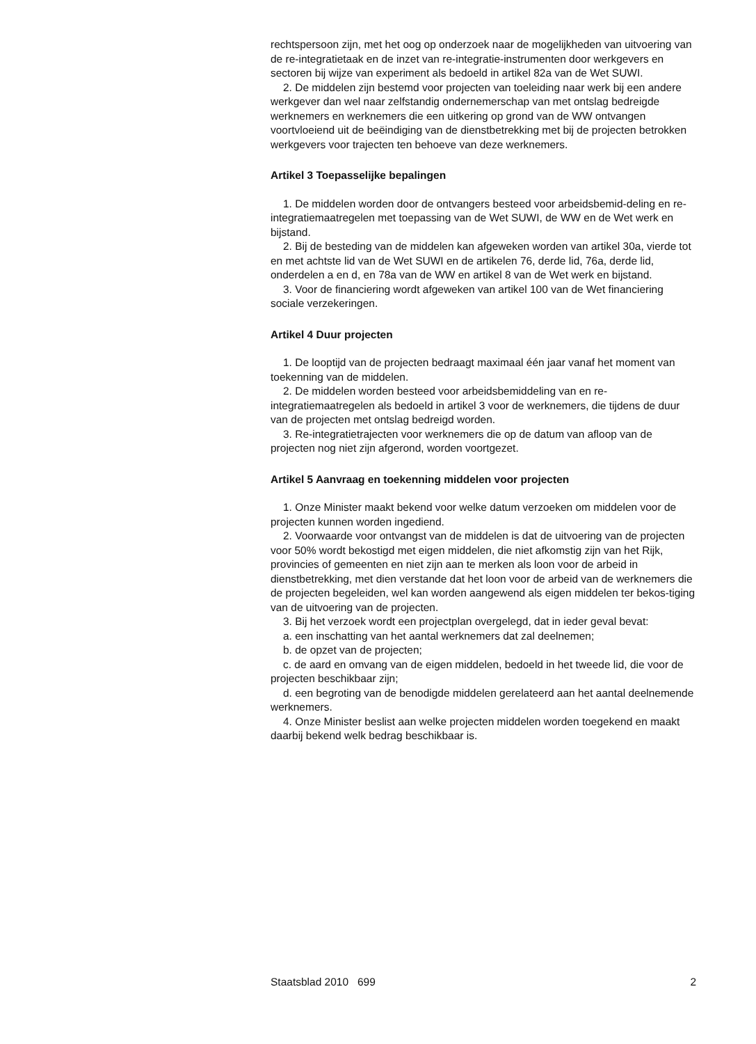rechtspersoon zijn, met het oog op onderzoek naar de mogelijkheden van uitvoering van de re-integratietaak en de inzet van re-integratie-instrumenten door werkgevers en sectoren bij wijze van experiment als bedoeld in artikel 82a van de Wet SUWI.
2. De middelen zijn bestemd voor projecten van toeleiding naar werk bij een andere werkgever dan wel naar zelfstandig ondernemerschap van met ontslag bedreigde werknemers en werknemers die een uitkering op grond van de WW ontvangen voortvloeiend uit de beëindiging van de dienstbetrekking met bij de projecten betrokken werkgevers voor trajecten ten behoeve van deze werknemers.
Artikel 3 Toepasselijke bepalingen
1. De middelen worden door de ontvangers besteed voor arbeidsbemid-deling en re-integratiemaatregelen met toepassing van de Wet SUWI, de WW en de Wet werk en bijstand.
2. Bij de besteding van de middelen kan afgeweken worden van artikel 30a, vierde tot en met achtste lid van de Wet SUWI en de artikelen 76, derde lid, 76a, derde lid, onderdelen a en d, en 78a van de WW en artikel 8 van de Wet werk en bijstand.
3. Voor de financiering wordt afgeweken van artikel 100 van de Wet financiering sociale verzekeringen.
Artikel 4 Duur projecten
1. De looptijd van de projecten bedraagt maximaal één jaar vanaf het moment van toekenning van de middelen.
2. De middelen worden besteed voor arbeidsbemiddeling van en re-integratiemaatregelen als bedoeld in artikel 3 voor de werknemers, die tijdens de duur van de projecten met ontslag bedreigd worden.
3. Re-integratietrajecten voor werknemers die op de datum van afloop van de projecten nog niet zijn afgerond, worden voortgezet.
Artikel 5 Aanvraag en toekenning middelen voor projecten
1. Onze Minister maakt bekend voor welke datum verzoeken om middelen voor de projecten kunnen worden ingediend.
2. Voorwaarde voor ontvangst van de middelen is dat de uitvoering van de projecten voor 50% wordt bekostigd met eigen middelen, die niet afkomstig zijn van het Rijk, provincies of gemeenten en niet zijn aan te merken als loon voor de arbeid in dienstbetrekking, met dien verstande dat het loon voor de arbeid van de werknemers die de projecten begeleiden, wel kan worden aangewend als eigen middelen ter bekos-tiging van de uitvoering van de projecten.
3. Bij het verzoek wordt een projectplan overgelegd, dat in ieder geval bevat:
a. een inschatting van het aantal werknemers dat zal deelnemen;
b. de opzet van de projecten;
c. de aard en omvang van de eigen middelen, bedoeld in het tweede lid, die voor de projecten beschikbaar zijn;
d. een begroting van de benodigde middelen gerelateerd aan het aantal deelnemende werknemers.
4. Onze Minister beslist aan welke projecten middelen worden toegekend en maakt daarbij bekend welk bedrag beschikbaar is.
Staatsblad 2010 699 2